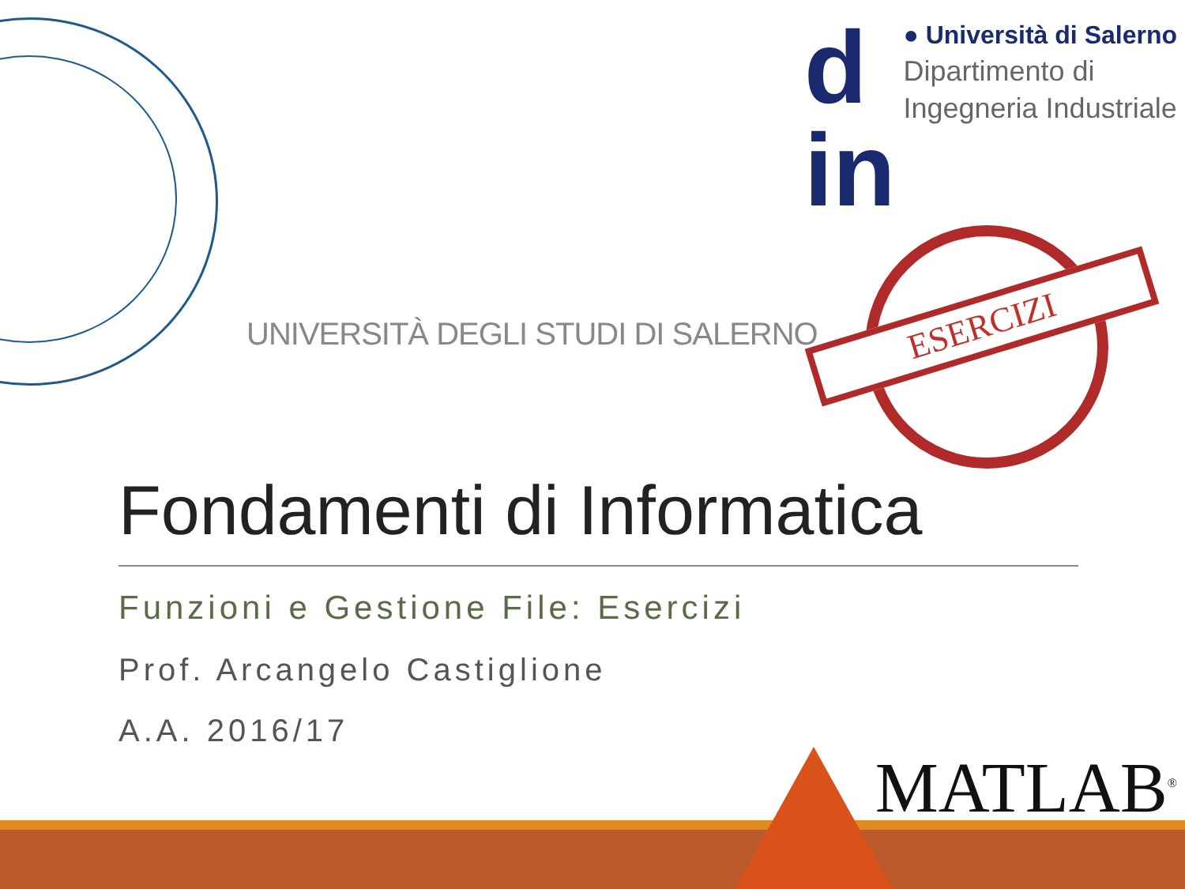d
in
● Università di Salerno
Dipartimento di
Ingegneria Industriale
UNIVERSITÀ DEGLI STUDI DI SALERNO
ESERCIZI
Fondamenti di Informatica
Funzioni e Gestione File: Esercizi
Prof. Arcangelo Castiglione
A.A. 2016/17
MATLAB<sup>®</sup>